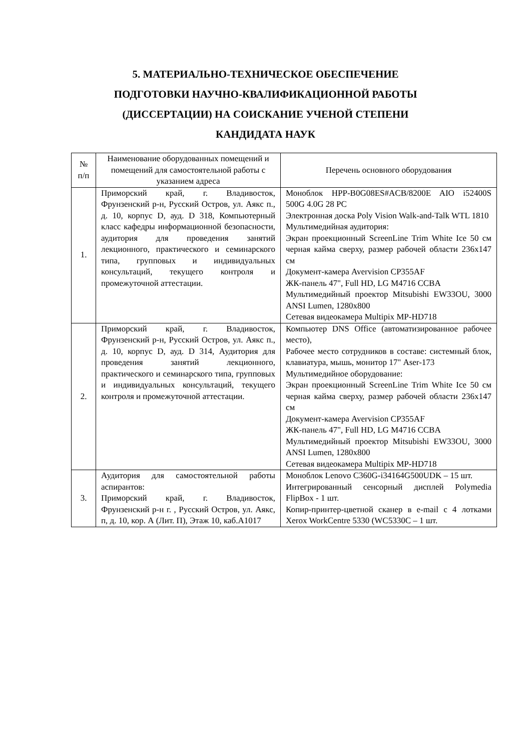5. МАТЕРИАЛЬНО-ТЕХНИЧЕСКОЕ ОБЕСПЕЧЕНИЕ
ПОДГОТОВКИ НАУЧНО-КВАЛИФИКАЦИОННОЙ РАБОТЫ
(ДИССЕРТАЦИИ) НА СОИСКАНИЕ УЧЕНОЙ СТЕПЕНИ
КАНДИДАТА НАУК
| № п/п | Наименование оборудованных помещений и помещений для самостоятельной работы с указанием адреса | Перечень основного оборудования |
| --- | --- | --- |
| 1. | Приморский край, г. Владивосток, Фрунзенский р-н, Русский Остров, ул. Аякс п., д. 10, корпус D, ауд. D 318, Компьютерный класс кафедры информационной безопасности, аудитория для проведения занятий лекционного, практического и семинарского типа, групповых и индивидуальных консультаций, текущего контроля и промежуточной аттестации. | Моноблок HPP-B0G08ES#ACB/8200E AIO i52400S 500G 4.0G 28 PC Электронная доска Poly Vision Walk-and-Talk WTL 1810 Мультимедийная аудитория: Экран проекционный ScreenLine Trim White Ice 50 см черная кайма сверху, размер рабочей области 236x147 см Документ-камера Avervision CP355AF ЖК-панель 47", Full HD, LG M4716 CCBA Мультимедийный проектор Mitsubishi EW33OU, 3000 ANSI Lumen, 1280x800 Сетевая видеокамера Multipix MP-HD718 |
| 2. | Приморский край, г. Владивосток, Фрунзенский р-н, Русский Остров, ул. Аякс п., д. 10, корпус D, ауд. D 314, Аудитория для проведения занятий лекционного, практического и семинарского типа, групповых и индивидуальных консультаций, текущего контроля и промежуточной аттестации. | Компьютер DNS Office (автоматизированное рабочее место), Рабочее место сотрудников в составе: системный блок, клавиатура, мышь, монитор 17" Aser-173 Мультимедийное оборудование: Экран проекционный ScreenLine Trim White Ice 50 см черная кайма сверху, размер рабочей области 236x147 см Документ-камера Avervision CP355AF ЖК-панель 47", Full HD, LG M4716 CCBA Мультимедийный проектор Mitsubishi EW33OU, 3000 ANSI Lumen, 1280x800 Сетевая видеокамера Multipix MP-HD718 |
| 3. | Аудитория для самостоятельной работы аспирантов: Приморский край, г. Владивосток, Фрунзенский р-н г. , Русский Остров, ул. Аякс, п, д. 10, кор. А (Лит. П), Этаж 10, каб.А1017 | Моноблок Lenovo C360G-i34164G500UDK – 15 шт. Интегрированный сенсорный дисплей Polymedia FlipBox - 1 шт. Копир-принтер-цветной сканер в e-mail с 4 лотками Xerox WorkCentre 5330 (WC5330C – 1 шт. |